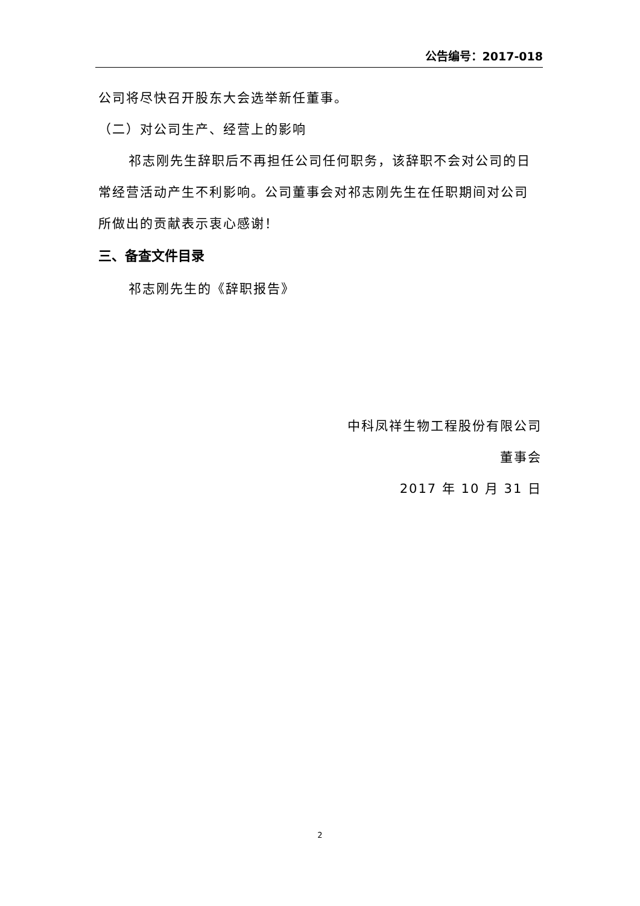公告编号：2017-018
公司将尽快召开股东大会选举新任董事。
（二）对公司生产、经营上的影响
祁志刚先生辞职后不再担任公司任何职务，该辞职不会对公司的日常经营活动产生不利影响。公司董事会对祁志刚先生在任职期间对公司所做出的贡献表示衷心感谢！
三、备查文件目录
祁志刚先生的《辞职报告》
中科凤祥生物工程股份有限公司
董事会
2017 年 10 月 31 日
2